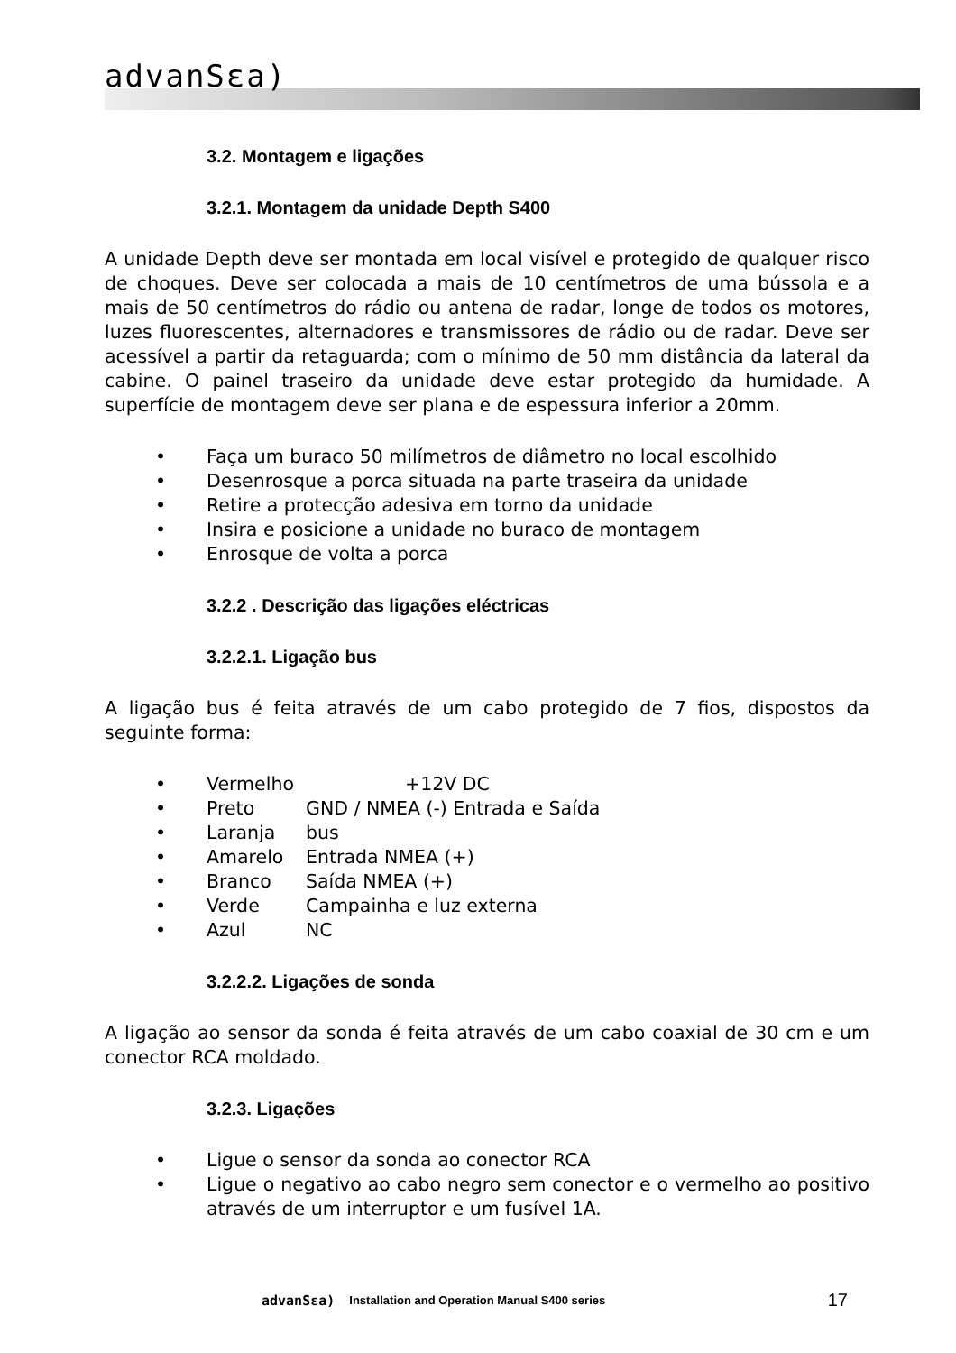advanSεa)
3.2. Montagem e ligações
3.2.1. Montagem da unidade Depth S400
A unidade Depth deve ser montada em local visível e protegido de qualquer risco de choques. Deve ser colocada a mais de 10 centímetros de uma bússola e a mais de 50 centímetros do rádio ou antena de radar, longe de todos os motores, luzes fluorescentes, alternadores e transmissores de rádio ou de radar. Deve ser acessível a partir da retaguarda; com o mínimo de 50 mm distância da lateral da cabine. O painel traseiro da unidade deve estar protegido da humidade. A superfície de montagem deve ser plana e de espessura inferior a 20mm.
• Faça um buraco 50 milímetros de diâmetro no local escolhido
• Desenrosque a porca situada na parte traseira da unidade
• Retire a protecção adesiva em torno da unidade
• Insira e posicione a unidade no buraco de montagem
• Enrosque de volta a porca
3.2.2 . Descrição das ligações eléctricas
3.2.2.1. Ligação bus
A ligação bus é feita através de um cabo protegido de 7 fios, dispostos da seguinte forma:
• Vermelho +12V DC
• Preto GND / NMEA (-) Entrada e Saída
• Laranja bus
• Amarelo Entrada NMEA (+)
• Branco Saída NMEA (+)
• Verde Campainha e luz externa
• Azul NC
3.2.2.2. Ligações de sonda
A ligação ao sensor da sonda é feita através de um cabo coaxial de 30 cm e um conector RCA moldado.
3.2.3. Ligações
• Ligue o sensor da sonda ao conector RCA
• Ligue o negativo ao cabo negro sem conector e o vermelho ao positivo através de um interruptor e um fusível 1A.
advanSεa) Installation and Operation Manual S400 series 17